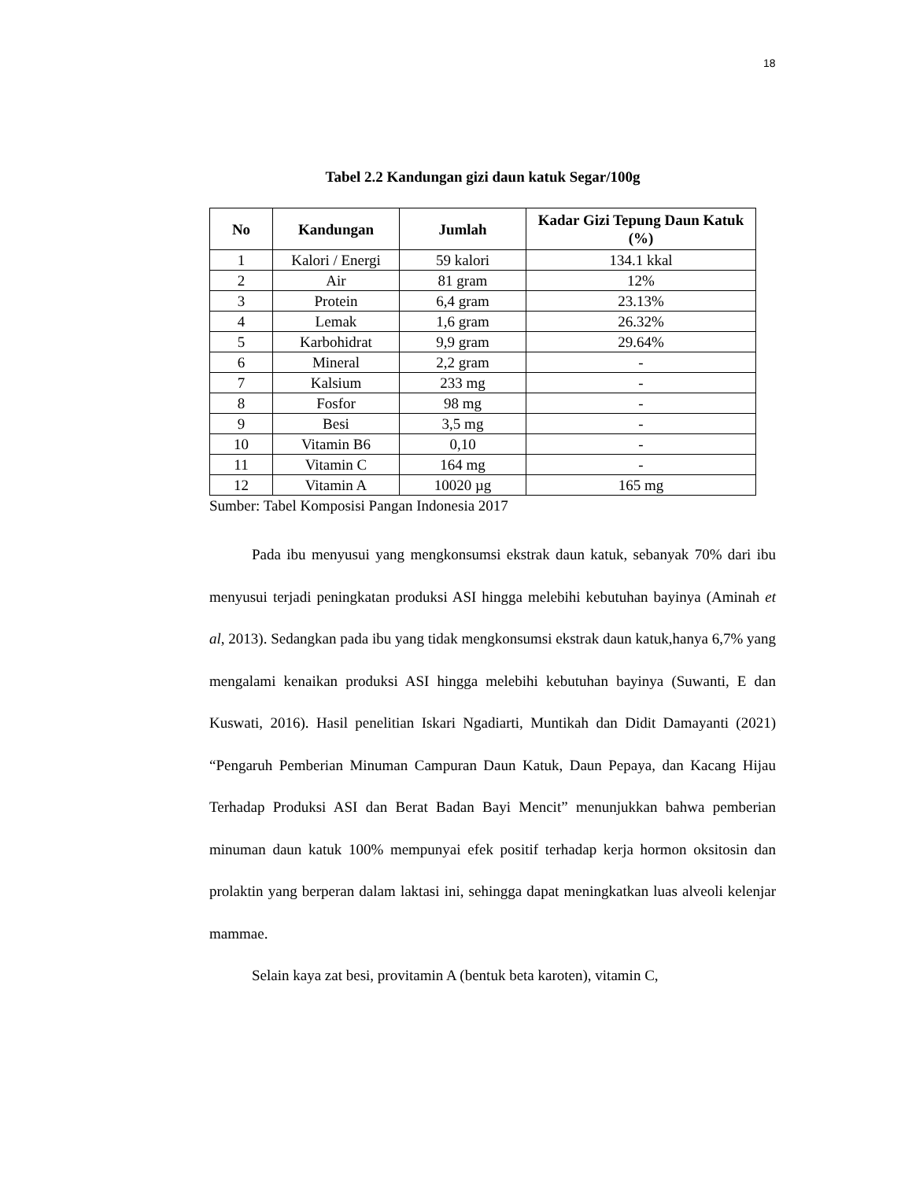18
Tabel 2.2 Kandungan gizi daun katuk Segar/100g
| No | Kandungan | Jumlah | Kadar Gizi Tepung Daun Katuk (%) |
| --- | --- | --- | --- |
| 1 | Kalori / Energi | 59 kalori | 134.1 kkal |
| 2 | Air | 81 gram | 12% |
| 3 | Protein | 6,4 gram | 23.13% |
| 4 | Lemak | 1,6 gram | 26.32% |
| 5 | Karbohidrat | 9,9 gram | 29.64% |
| 6 | Mineral | 2,2 gram | - |
| 7 | Kalsium | 233 mg | - |
| 8 | Fosfor | 98 mg | - |
| 9 | Besi | 3,5 mg | - |
| 10 | Vitamin B6 | 0,10 | - |
| 11 | Vitamin C | 164 mg | - |
| 12 | Vitamin A | 10020 µg | 165 mg |
Sumber: Tabel Komposisi Pangan Indonesia 2017
Pada ibu menyusui yang mengkonsumsi ekstrak daun katuk, sebanyak 70% dari ibu menyusui terjadi peningkatan produksi ASI hingga melebihi kebutuhan bayinya (Aminah et al, 2013). Sedangkan pada ibu yang tidak mengkonsumsi ekstrak daun katuk,hanya 6,7% yang mengalami kenaikan produksi ASI hingga melebihi kebutuhan bayinya (Suwanti, E dan Kuswati, 2016). Hasil penelitian Iskari Ngadiarti, Muntikah dan Didit Damayanti (2021) “Pengaruh Pemberian Minuman Campuran Daun Katuk, Daun Pepaya, dan Kacang Hijau Terhadap Produksi ASI dan Berat Badan Bayi Mencit” menunjukkan bahwa pemberian minuman daun katuk 100% mempunyai efek positif terhadap kerja hormon oksitosin dan prolaktin yang berperan dalam laktasi ini, sehingga dapat meningkatkan luas alveoli kelenjar mammae.
Selain kaya zat besi, provitamin A (bentuk beta karoten), vitamin C,